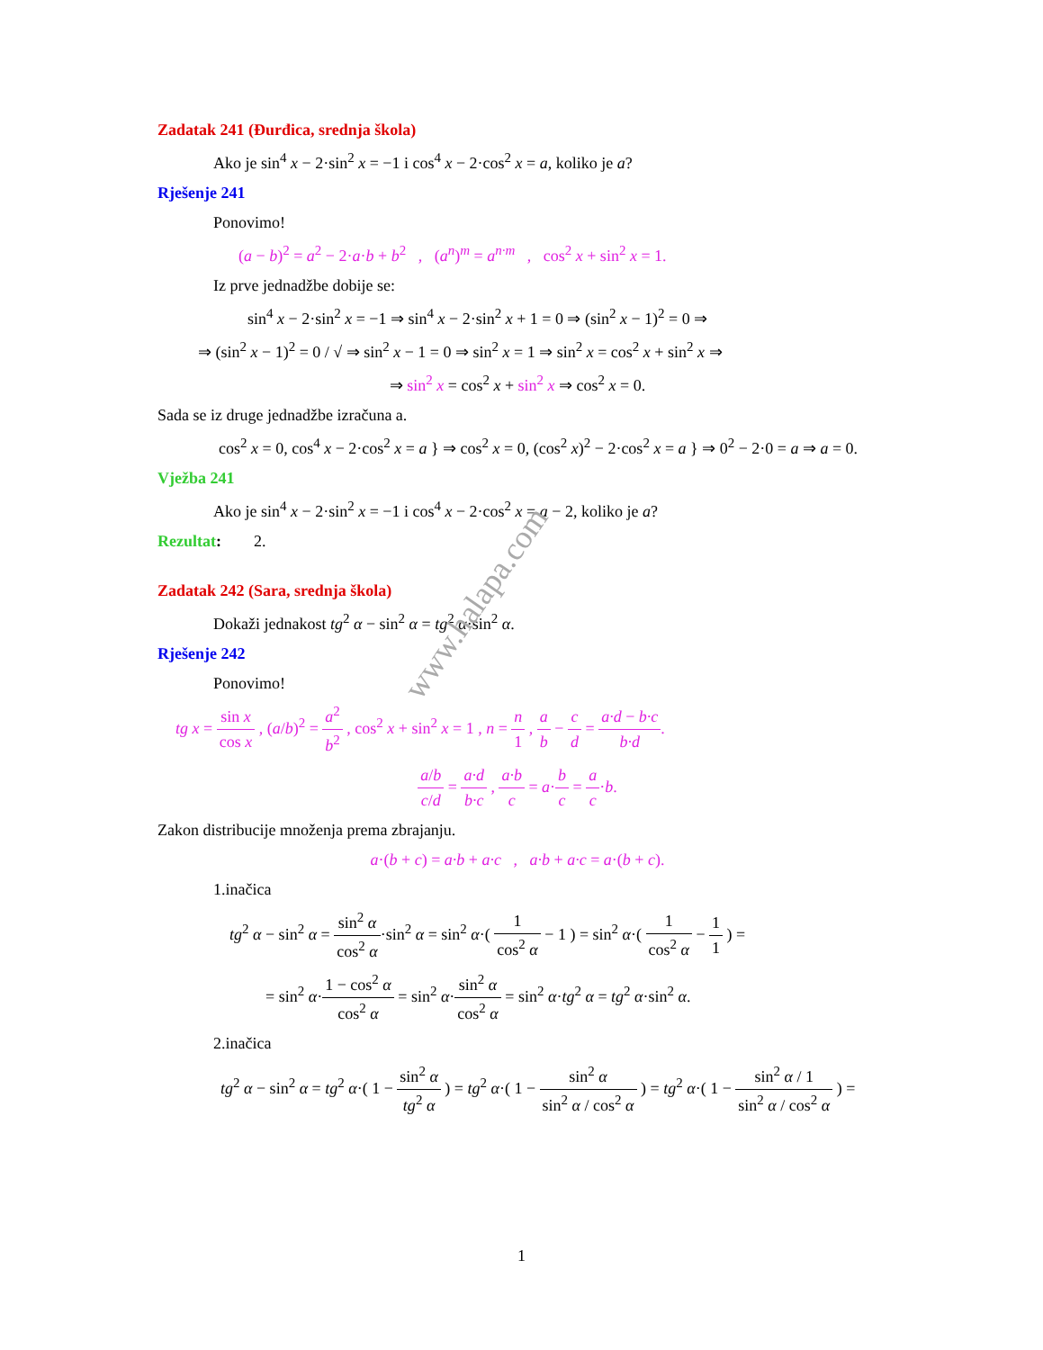Zadatak 241 (Đurđica, srednja škola)
Ako je sin<sup>4</sup> x − 2·sin<sup>2</sup> x = −1 i cos<sup>4</sup> x − 2·cos<sup>2</sup> x = a, koliko je a?
Rješenje 241
Ponovimo!
(a − b)<sup>2</sup> = a<sup>2</sup> − 2·a·b + b<sup>2</sup> , (a<sup>n</sup>)<sup>m</sup> = a<sup>n·m</sup> , cos<sup>2</sup> x + sin<sup>2</sup> x = 1.
Iz prve jednadžbe dobije se:
sin<sup>4</sup> x − 2·sin<sup>2</sup> x = −1 ⇒ sin<sup>4</sup> x − 2·sin<sup>2</sup> x + 1 = 0 ⇒ (sin<sup>2</sup> x − 1)<sup>2</sup> = 0 ⇒
⇒ (sin<sup>2</sup> x − 1)<sup>2</sup> = 0 / √ ⇒ sin<sup>2</sup> x − 1 = 0 ⇒ sin<sup>2</sup> x = 1 ⇒ sin<sup>2</sup> x = cos<sup>2</sup> x + sin<sup>2</sup> x ⇒
⇒ sin<sup>2</sup> x = cos<sup>2</sup> x + sin<sup>2</sup> x ⇒ cos<sup>2</sup> x = 0.
Sada se iz druge jednadžbe izračuna a.
cos<sup>2</sup> x = 0, cos<sup>4</sup> x − 2·cos<sup>2</sup> x = a } ⇒ cos<sup>2</sup> x = 0, (cos<sup>2</sup> x)<sup>2</sup> − 2·cos<sup>2</sup> x = a } ⇒ 0<sup>2</sup> − 2·0 = a ⇒ a = 0.
Vježba 241
Ako je sin<sup>4</sup> x − 2·sin<sup>2</sup> x = −1 i cos<sup>4</sup> x − 2·cos<sup>2</sup> x = a − 2, koliko je a?
Rezultat: 2.
Zadatak 242 (Sara, srednja škola)
Dokaži jednakost tg<sup>2</sup> α − sin<sup>2</sup> α = tg<sup>2</sup> α·sin<sup>2</sup> α.
Rješenje 242
Ponovimo!
tg x = sin x cos x , (a/b)<sup>2</sup> = a<sup>2</sup> b<sup>2</sup> , cos<sup>2</sup> x + sin<sup>2</sup> x = 1 , n = n 1 , a b − c d = a·d − b·c b·d.
a/b c/d = a·d b·c , a·b c = a·b c = a c·b.
Zakon distribucije množenja prema zbrajanju.
a·(b + c) = a·b + a·c , a·b + a·c = a·(b + c).
1.inačica
tg<sup>2</sup> α − sin<sup>2</sup> α = sin<sup>2</sup> α cos<sup>2</sup> α·sin<sup>2</sup> α = sin<sup>2</sup> α·( 1 cos<sup>2</sup> α − 1 ) = sin<sup>2</sup> α·( 1 cos<sup>2</sup> α − 1 1 ) =
= sin<sup>2</sup> α·1 − cos<sup>2</sup> α cos<sup>2</sup> α = sin<sup>2</sup> α·sin<sup>2</sup> α cos<sup>2</sup> α = sin<sup>2</sup> α·tg<sup>2</sup> α = tg<sup>2</sup> α·sin<sup>2</sup> α.
2.inačica
tg<sup>2</sup> α − sin<sup>2</sup> α = tg<sup>2</sup> α·( 1 − sin<sup>2</sup> α tg<sup>2</sup> α ) = tg<sup>2</sup> α·( 1 − sin<sup>2</sup> α sin<sup>2</sup> α / cos<sup>2</sup> α ) = tg<sup>2</sup> α·( 1 − sin<sup>2</sup> α / 1 sin<sup>2</sup> α / cos<sup>2</sup> α ) =
www.halapa.com
1